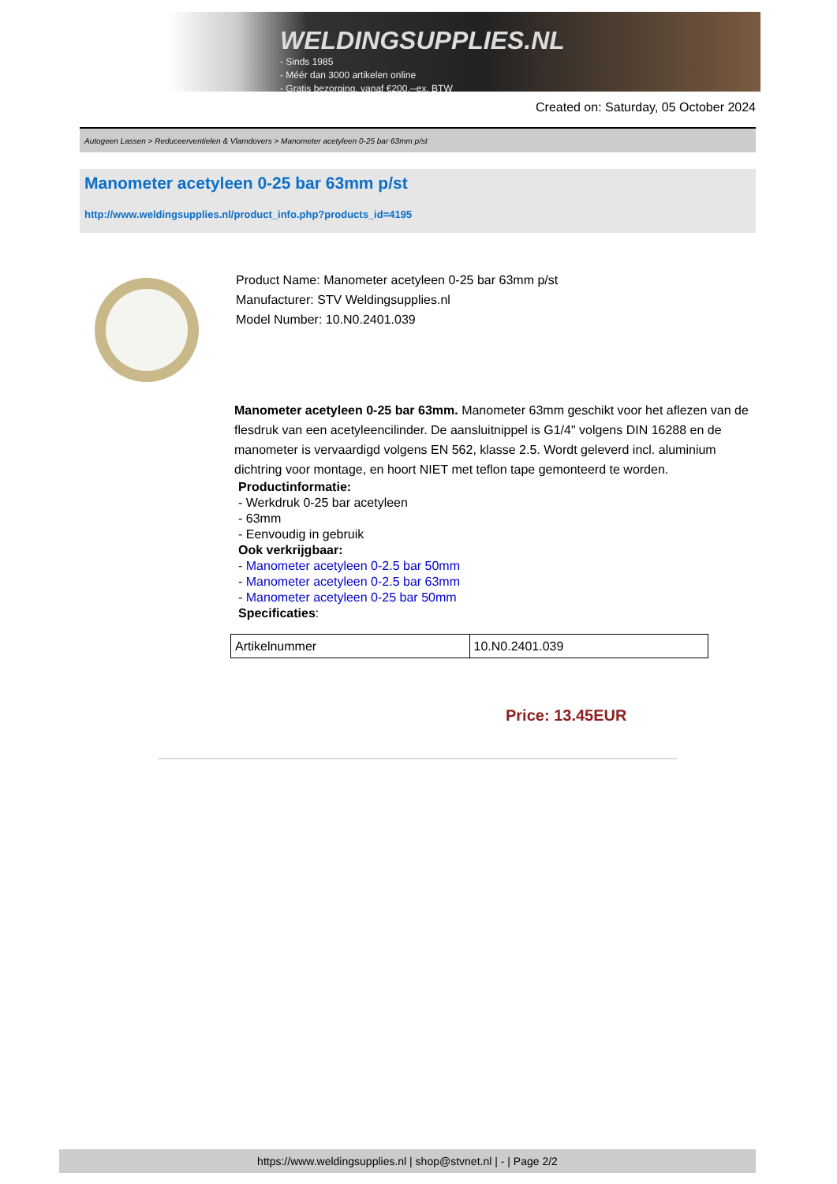WELDINGSUPPLIES.NL
- Sinds 1985
- Méér dan 3000 artikelen online
- Gratis bezorging, vanaf €200,--ex. BTW
Created on: Saturday, 05 October 2024
Autogeen Lassen > Reduceerventielen & Vlamdovers > Manometer acetyleen 0-25 bar 63mm p/st
Manometer acetyleen 0-25 bar 63mm p/st
http://www.weldingsupplies.nl/product_info.php?products_id=4195
Product Name: Manometer acetyleen 0-25 bar 63mm p/st
Manufacturer: STV Weldingsupplies.nl
Model Number: 10.N0.2401.039
Manometer acetyleen 0-25 bar 63mm. Manometer 63mm geschikt voor het aflezen van de flesdruk van een acetyleencilinder. De aansluitnippel is G1/4" volgens DIN 16288 en de manometer is vervaardigd volgens EN 562, klasse 2.5. Wordt geleverd incl. aluminium dichtring voor montage, en hoort NIET met teflon tape gemonteerd te worden.
Productinformatie:
- Werkdruk 0-25 bar acetyleen
- 63mm
- Eenvoudig in gebruik
Ook verkrijgbaar:
- Manometer acetyleen 0-2.5 bar 50mm
- Manometer acetyleen 0-2.5 bar 63mm
- Manometer acetyleen 0-25 bar 50mm
Specificaties:
| Artikelnummer | 10.N0.2401.039 |
Price: 13.45EUR
https://www.weldingsupplies.nl | shop@stvnet.nl | - | Page 2/2